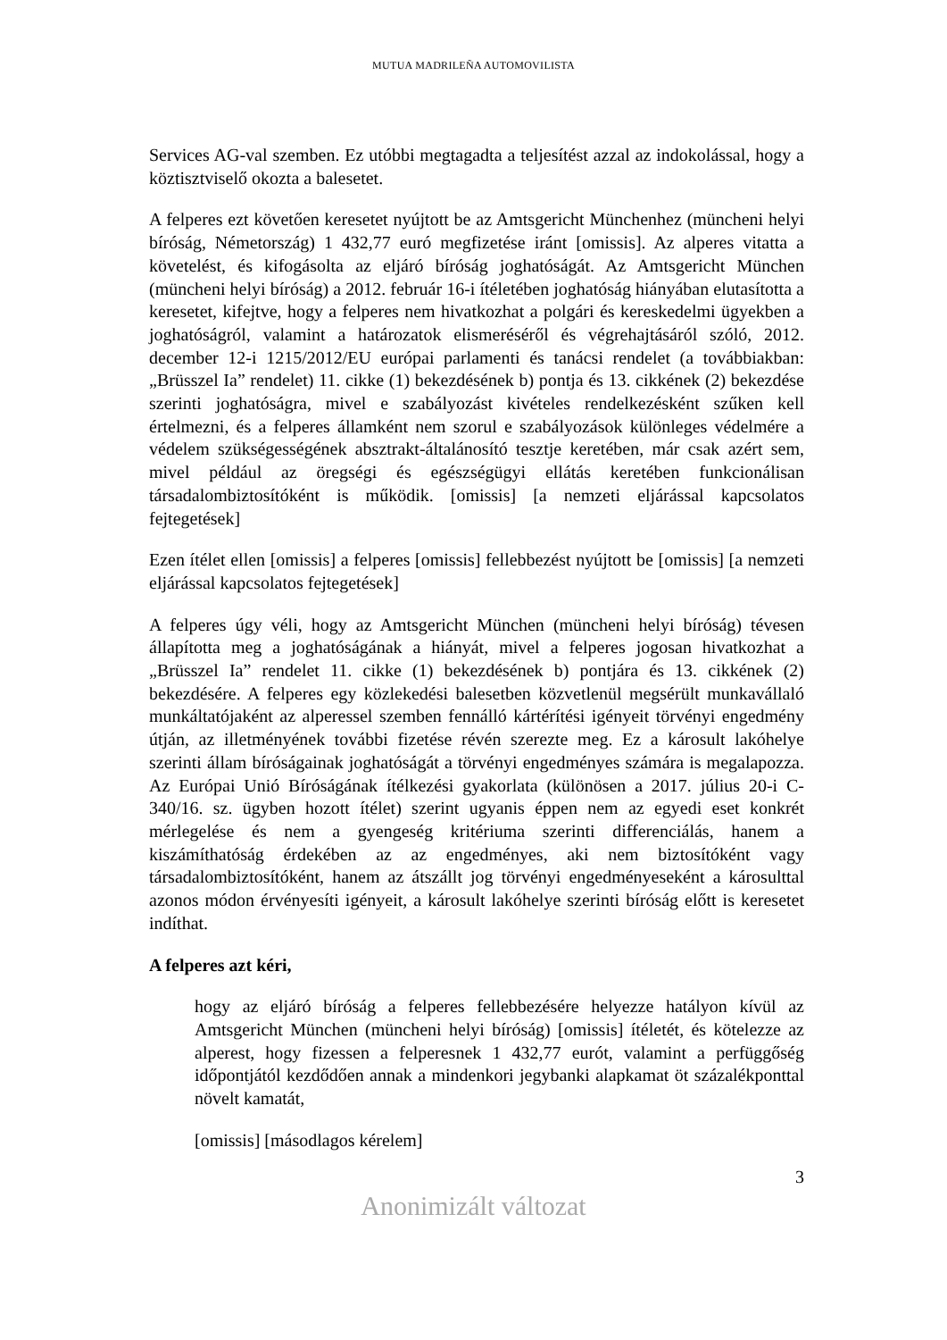MUTUA MADRILEÑA AUTOMOVILISTA
Services AG-val szemben. Ez utóbbi megtagadta a teljesítést azzal az indokolással, hogy a köztisztviselő okozta a balesetet.
A felperes ezt követően keresetet nyújtott be az Amtsgericht Münchenhez (müncheni helyi bíróság, Németország) 1 432,77 euró megfizetése iránt [omissis]. Az alperes vitatta a követelést, és kifogásolta az eljáró bíróság joghatóságát. Az Amtsgericht München (müncheni helyi bíróság) a 2012. február 16-i ítéletében joghatóság hiányában elutasította a keresetet, kifejtve, hogy a felperes nem hivatkozhat a polgári és kereskedelmi ügyekben a joghatóságról, valamint a határozatok elismeréséről és végrehajtásáról szóló, 2012. december 12-i 1215/2012/EU európai parlamenti és tanácsi rendelet (a továbbiakban: „Brüsszel Ia” rendelet) 11. cikke (1) bekezdésének b) pontja és 13. cikkének (2) bekezdése szerinti joghatóságra, mivel e szabályozást kivételes rendelkezésként szűken kell értelmezni, és a felperes államként nem szorul e szabályozások különleges védelmére a védelem szükségességének absztrakt-általánosító tesztje keretében, már csak azért sem, mivel például az öregségi és egészségügyi ellátás keretében funkcionálisan társadalombiztosítóként is működik. [omissis] [a nemzeti eljárással kapcsolatos fejtegetések]
Ezen ítélet ellen [omissis] a felperes [omissis] fellebbezést nyújtott be [omissis] [a nemzeti eljárással kapcsolatos fejtegetések]
A felperes úgy véli, hogy az Amtsgericht München (müncheni helyi bíróság) tévesen állapította meg a joghatóságának a hiányát, mivel a felperes jogosan hivatkozhat a „Brüsszel Ia” rendelet 11. cikke (1) bekezdésének b) pontjára és 13. cikkének (2) bekezdésére. A felperes egy közlekedési balesetben közvetlenül megsérült munkavállaló munkáltatójaként az alperessel szemben fennálló kártérítési igényeit törvényi engedmény útján, az illetményének további fizetése révén szerezte meg. Ez a károsult lakóhelye szerinti állam bíróságainak joghatóságát a törvényi engedményes számára is megalapozza. Az Európai Unió Bíróságának ítélkezési gyakorlata (különösen a 2017. július 20-i C-340/16. sz. ügyben hozott ítélet) szerint ugyanis éppen nem az egyedi eset konkrét mérlegelése és nem a gyengeség kritériuma szerinti differenciálás, hanem a kiszámíthatóság érdekében az az engedményes, aki nem biztosítóként vagy társadalombiztosítóként, hanem az átszállt jog törvényi engedményeseként a károsulttal azonos módon érvényesíti igényeit, a károsult lakóhelye szerinti bíróság előtt is keresetet indíthat.
A felperes azt kéri,
hogy az eljáró bíróság a felperes fellebbezésére helyezze hatályon kívül az Amtsgericht München (müncheni helyi bíróság) [omissis] ítéletét, és kötelezze az alperest, hogy fizessen a felperesnek 1 432,77 eurót, valamint a perfüggőség időpontjától kezdődően annak a mindenkori jegybanki alapkamat öt százalékponttal növelt kamatát,
[omissis] [másodlagos kérelem]
3
Anonimizált változat